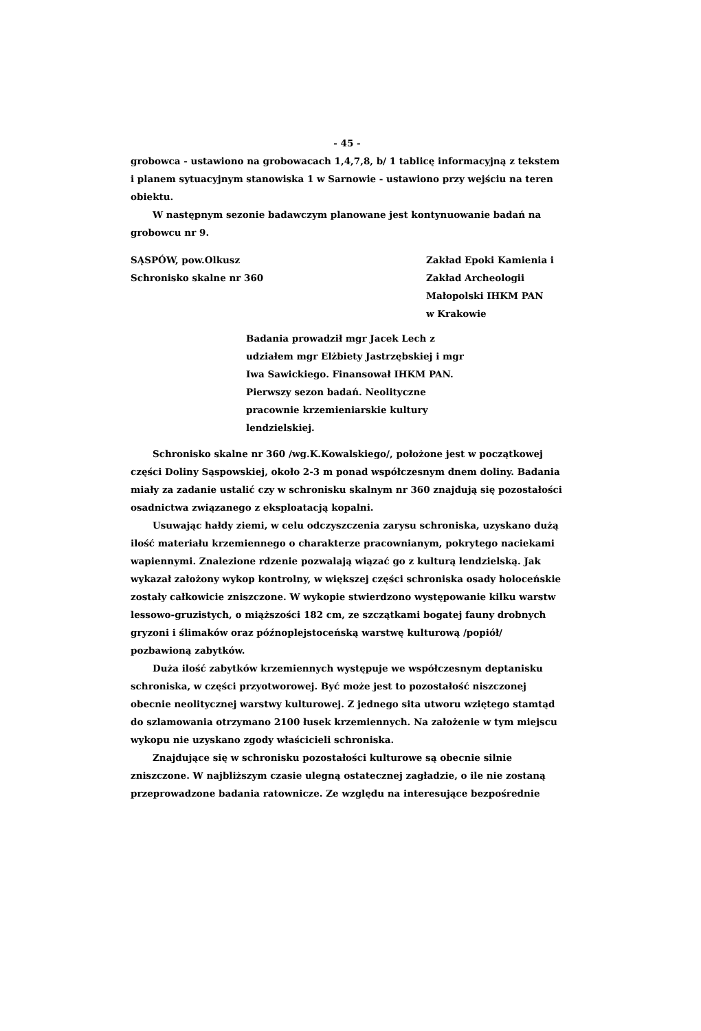- 45 -
grobowca - ustawiono na grobowacach 1,4,7,8, b/ 1 tablicę informacyjną z tekstem i planem sytuacyjnym stanowiska 1 w Sarnowie - ustawiono przy wejściu na teren obiektu.
W następnym sezonie badawczym planowane jest kontynuowanie badań na grobowcu nr 9.
SĄSPÓW, pow.Olkusz
Schronisko skalne nr 360
Zakład Epoki Kamienia i Zakład Archeologii Małopolski IHKM PAN
w Krakowie
Badania prowadził mgr Jacek Lech z udziałem mgr Elżbiety Jastrzębskiej i mgr Iwa Sawickiego. Finansował IHKM PAN. Pierwszy sezon badań. Neolityczne pracownie krzemieniarskie kultury lendzielskiej.
Schronisko skalne nr 360 /wg.K.Kowalskiego/, położone jest w początkowej części Doliny Sąspowskiej, około 2-3 m ponad współczesnym dnem doliny. Badania miały za zadanie ustalić czy w schronisku skalnym nr 360 znajdują się pozostałości osadnictwa związanego z eksploatacją kopalni.
Usuwając hałdy ziemi, w celu odczyszczenia zarysu schroniska, uzyskano dużą ilość materiału krzemiennego o charakterze pracownianym, pokrytego nacieka­mi wapiennymi. Znalezione rdzenie pozwalają wiązać go z kulturą lendzielską. Jak wykazał założony wykop kontrolny, w większej części schroniska osady holoceńskie zostały całkowicie zniszczone. W wykopie stwierdzono występowanie kilku warstw lessowo-gruzistych, o miąższości 182 cm, ze szczątkami bogatej fauny drobnych gryzoni i ślimaków oraz późnoplejstoceńską warstwę kulturową /popiół/ pozbawioną zabytków.
Duża ilość zabytków krzemiennych występuje we współczesnym deptanisku schroniska, w części przyotworowej. Być może jest to pozostałość niszczonej obecnie neolitycznej warstwy kulturowej. Z jednego sita utworu wziętego stamtąd do szlamowania otrzymano 2100 łusek krzemiennych. Na założenie w tym miejscu wykopu nie uzyskano zgody właścicieli schroniska.
Znajdujące się w schronisku pozostałości kulturowe są obecnie silnie zniszczone. W najbliższym czasie ulegną ostatecznej zagładzie, o ile nie zostaną przeprowadzone badania ratownicze. Ze względu na interesujące bezpośrednie